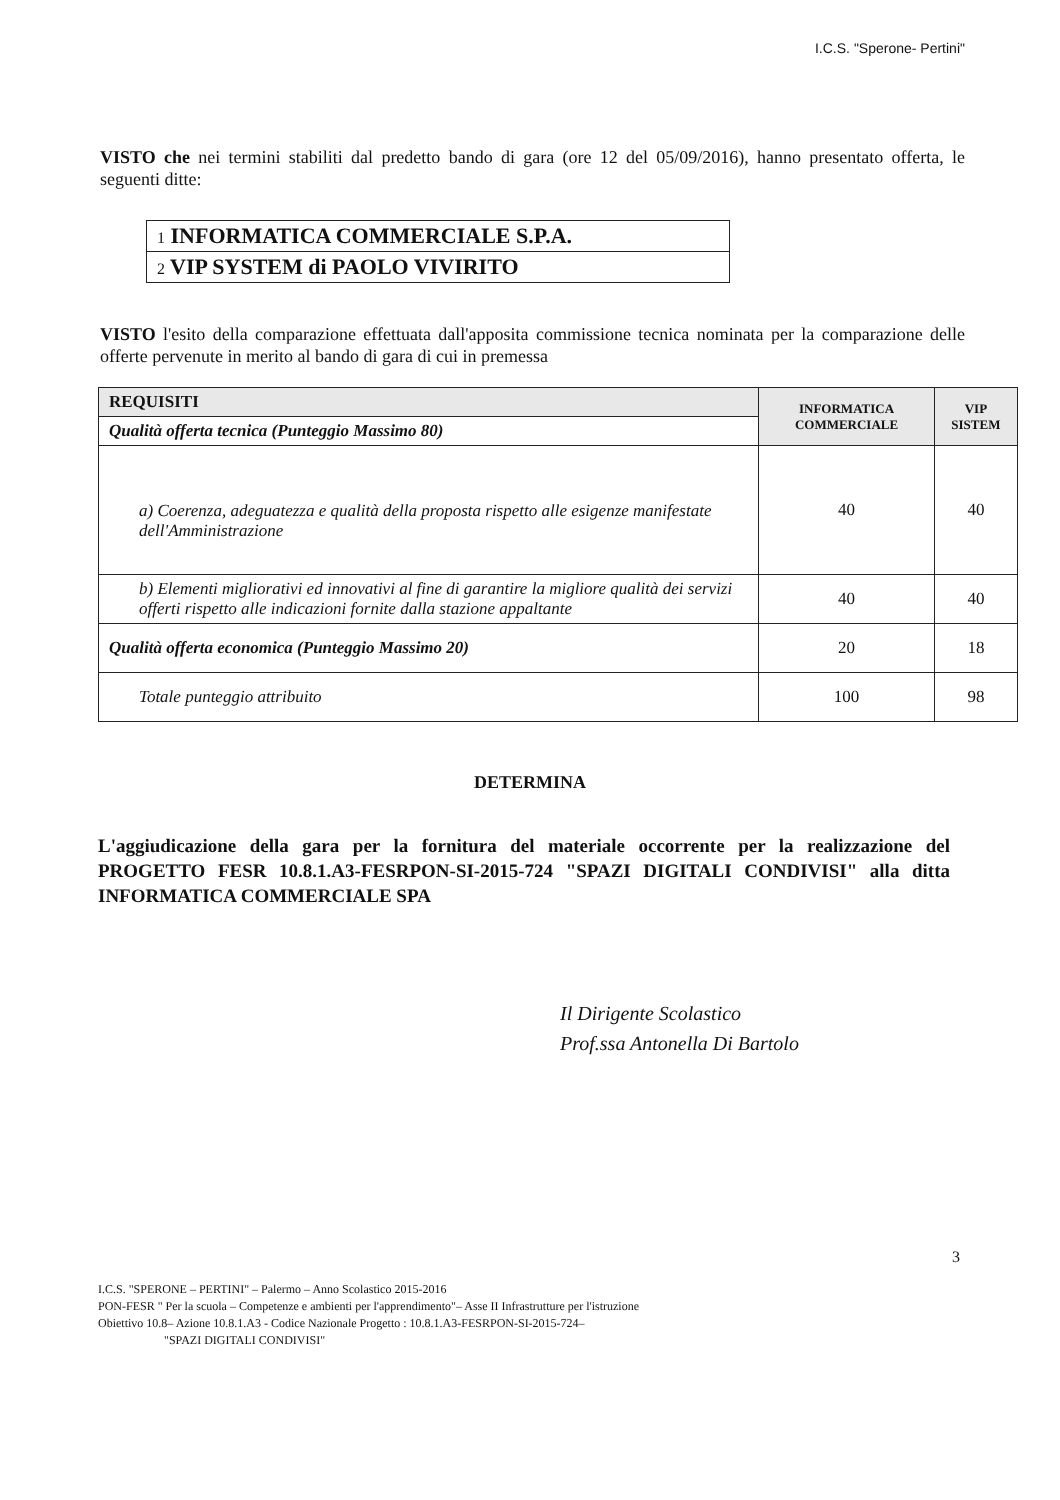I.C.S. "Sperone- Pertini"
VISTO che nei termini stabiliti dal predetto bando di gara (ore 12 del 05/09/2016), hanno presentato offerta, le seguenti ditte:
| 1 INFORMATICA COMMERCIALE S.P.A. |
| 2 VIP SYSTEM di PAOLO VIVIRITO |
VISTO l'esito della comparazione effettuata dall'apposita commissione tecnica nominata per la comparazione delle offerte pervenute in merito al bando di gara di cui in premessa
| REQUISITI | INFORMATICA COMMERCIALE | VIP SISTEM |
| Qualità offerta tecnica (Punteggio Massimo 80) | | |
| a) Coerenza, adeguatezza e qualità della proposta rispetto alle esigenze manifestate dell'Amministrazione | 40 | 40 |
| b) Elementi migliorativi ed innovativi al fine di garantire la migliore qualità dei servizi offerti rispetto alle indicazioni fornite dalla stazione appaltante | 40 | 40 |
| Qualità offerta economica (Punteggio Massimo 20) | 20 | 18 |
| Totale punteggio attribuito | 100 | 98 |
DETERMINA
L'aggiudicazione della gara per la fornitura del materiale occorrente per la realizzazione del PROGETTO FESR 10.8.1.A3-FESRPON-SI-2015-724 "SPAZI DIGITALI CONDIVISI" alla ditta INFORMATICA COMMERCIALE SPA
Il Dirigente Scolastico
Prof.ssa Antonella Di Bartolo
3
I.C.S. "SPERONE – PERTINI" – Palermo – Anno Scolastico 2015-2016
PON-FESR " Per la scuola – Competenze e ambienti per l'apprendimento"– Asse II Infrastrutture per l'istruzione
Obiettivo 10.8– Azione 10.8.1.A3 - Codice Nazionale Progetto : 10.8.1.A3-FESRPON-SI-2015-724–
"SPAZI DIGITALI CONDIVISI"